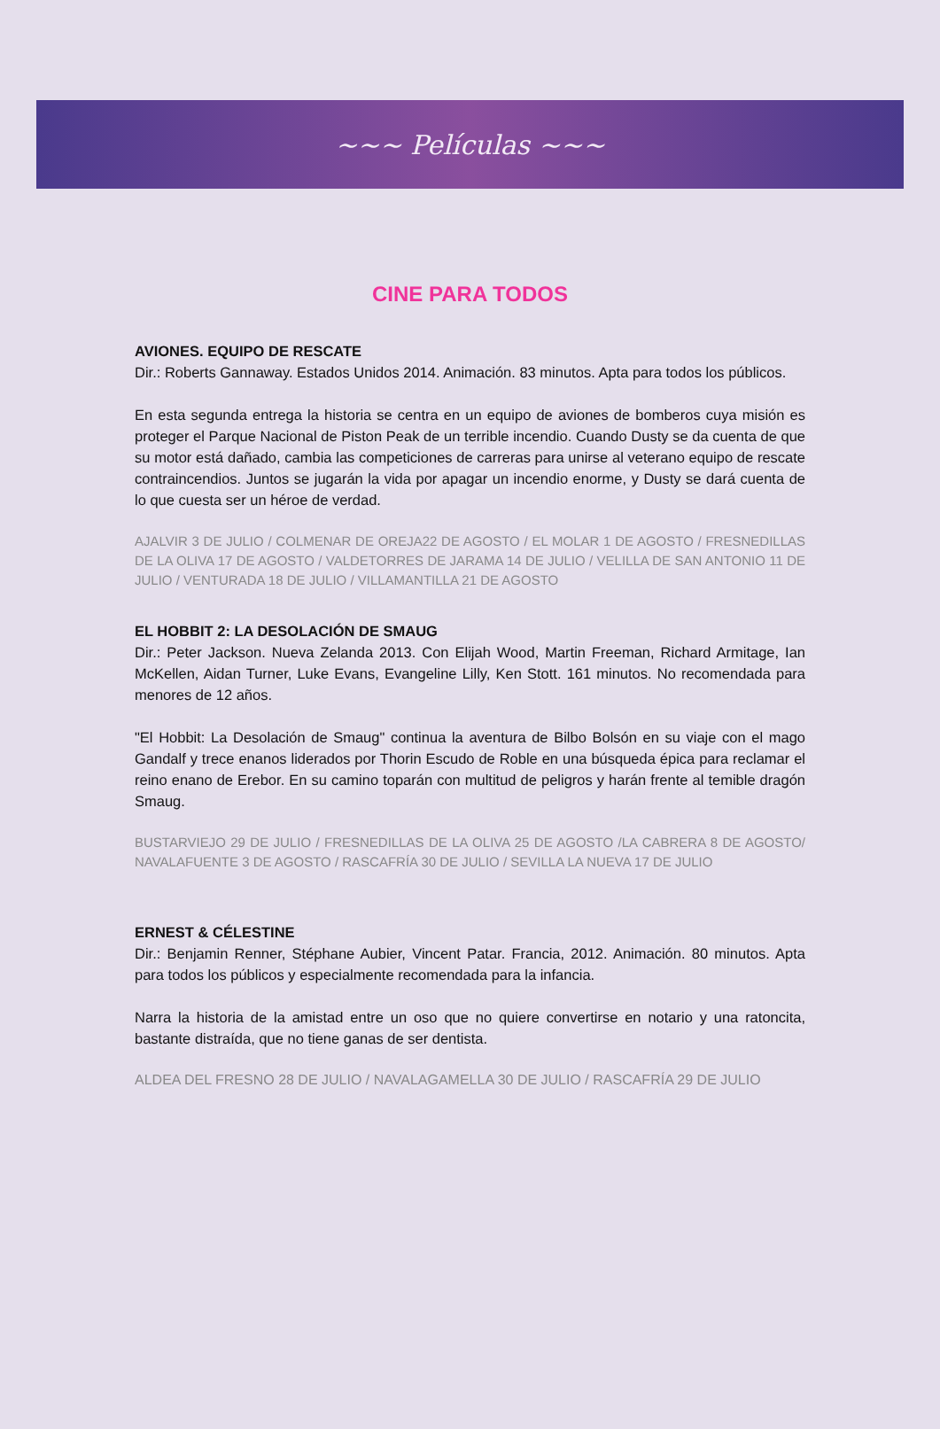~~~ Películas ~~~
CINE PARA TODOS
AVIONES. EQUIPO DE RESCATE
Dir.: Roberts Gannaway. Estados Unidos 2014. Animación. 83 minutos. Apta para todos los públicos.
En esta segunda entrega la historia se centra en un equipo de aviones de bomberos cuya misión es proteger el Parque Nacional de Piston Peak de un terrible incendio. Cuando Dusty se da cuenta de que su motor está dañado, cambia las competiciones de carreras para unirse al veterano equipo de rescate contraincendios. Juntos se jugarán la vida por apagar un incendio enorme, y Dusty se dará cuenta de lo que cuesta ser un héroe de verdad.
AJALVIR 3 DE JULIO / COLMENAR DE OREJA22 DE AGOSTO / EL MOLAR 1 DE AGOSTO / FRESNEDILLAS DE LA OLIVA 17 DE AGOSTO / VALDETORRES DE JARAMA 14 DE JULIO / VELILLA DE SAN ANTONIO 11 DE JULIO / VENTURADA 18 DE JULIO / VILLAMANTILLA 21 DE AGOSTO
EL HOBBIT 2: LA DESOLACIÓN DE SMAUG
Dir.: Peter Jackson. Nueva Zelanda 2013. Con Elijah Wood, Martin Freeman, Richard Armitage, Ian McKellen, Aidan Turner, Luke Evans, Evangeline Lilly, Ken Stott. 161 minutos. No recomendada para menores de 12 años.
"El Hobbit: La Desolación de Smaug" continua la aventura de Bilbo Bolsón en su viaje con el mago Gandalf y trece enanos liderados por Thorin Escudo de Roble en una búsqueda épica para reclamar el reino enano de Erebor. En su camino toparán con multitud de peligros y harán frente al temible dragón Smaug.
BUSTARVIEJO 29 DE JULIO / FRESNEDILLAS DE LA OLIVA 25 DE AGOSTO /LA CABRERA 8 DE AGOSTO/ NAVALAFUENTE 3 DE AGOSTO / RASCAFRÍA 30 DE JULIO / SEVILLA LA NUEVA 17 DE JULIO
ERNEST & CÉLESTINE
Dir.: Benjamin Renner, Stéphane Aubier, Vincent Patar. Francia, 2012. Animación. 80 minutos. Apta para todos los públicos y especialmente recomendada para la infancia.
Narra la historia de la amistad entre un oso que no quiere convertirse en notario y una ratoncita, bastante distraída, que no tiene ganas de ser dentista.
ALDEA DEL FRESNO 28 DE JULIO / NAVALAGAMELLA 30 DE JULIO / RASCAFRÍA 29 DE JULIO